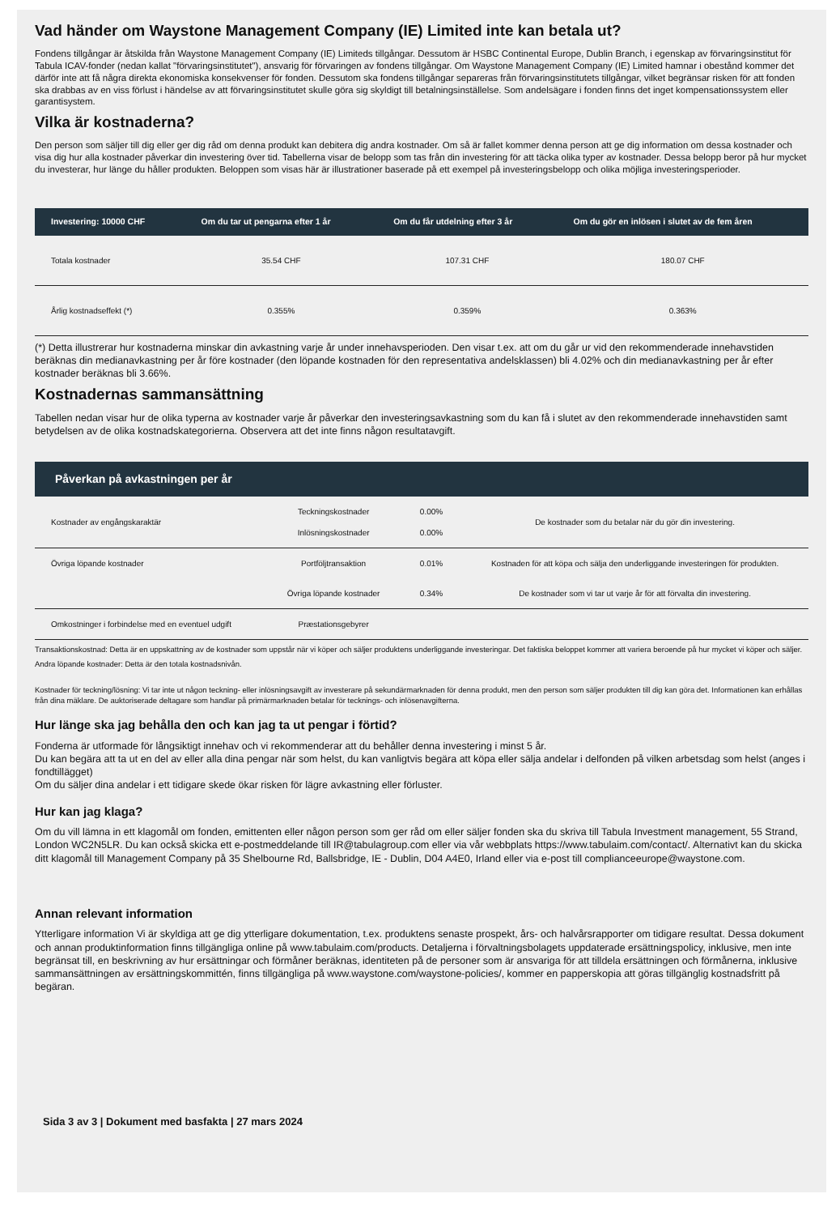Vad händer om Waystone Management Company (IE) Limited inte kan betala ut?
Fondens tillgångar är åtskilda från Waystone Management Company (IE) Limiteds tillgångar. Dessutom är HSBC Continental Europe, Dublin Branch, i egenskap av förvaringsinstitut för Tabula ICAV-fonder (nedan kallat "förvaringsinstitutet"), ansvarig för förvaringen av fondens tillgångar. Om Waystone Management Company (IE) Limited hamnar i obestånd kommer det därför inte att få några direkta ekonomiska konsekvenser för fonden. Dessutom ska fondens tillgångar separeras från förvaringsinstitutets tillgångar, vilket begränsar risken för att fonden ska drabbas av en viss förlust i händelse av att förvaringsinstitutet skulle göra sig skyldigt till betalningsinställelse. Som andelsägare i fonden finns det inget kompensationssystem eller garantisystem.
Vilka är kostnaderna?
Den person som säljer till dig eller ger dig råd om denna produkt kan debitera dig andra kostnader. Om så är fallet kommer denna person att ge dig information om dessa kostnader och visa dig hur alla kostnader påverkar din investering över tid. Tabellerna visar de belopp som tas från din investering för att täcka olika typer av kostnader. Dessa belopp beror på hur mycket du investerar, hur länge du håller produkten. Beloppen som visas här är illustrationer baserade på ett exempel på investeringsbelopp och olika möjliga investeringsperioder.
| Investering: 10000 CHF | Om du tar ut pengarna efter 1 år | Om du får utdelning efter 3 år | Om du gör en inlösen i slutet av de fem åren |
| --- | --- | --- | --- |
| Totala kostnader | 35.54 CHF | 107.31 CHF | 180.07 CHF |
| Årlig kostnadseffekt (*) | 0.355% | 0.359% | 0.363% |
(*) Detta illustrerar hur kostnaderna minskar din avkastning varje år under innehavsperioden. Den visar t.ex. att om du går ur vid den rekommenderade innehavstiden beräknas din medianavkastning per år före kostnader (den löpande kostnaden för den representativa andelsklassen) bli 4.02% och din medianavkastning per år efter kostnader beräknas bli 3.66%.
Kostnadernas sammansättning
Tabellen nedan visar hur de olika typerna av kostnader varje år påverkar den investeringsavkastning som du kan få i slutet av den rekommenderade innehavstiden samt betydelsen av de olika kostnadskategorierna. Observera att det inte finns någon resultatavgift.
| Påverkan på avkastningen per år | | | |
| --- | --- | --- | --- |
| Kostnader av engångskaraktär | Teckningskostnader Inlösningskostnader | 0.00% 0.00% | De kostnader som du betalar när du gör din investering. |
| Övriga löpande kostnader | Portföljtransaktion | 0.01% | Kostnaden för att köpa och sälja den underliggande investeringen för produkten. |
| | Övriga löpande kostnader | 0.34% | De kostnader som vi tar ut varje år för att förvalta din investering. |
| Omkostninger i forbindelse med en eventuel udgift | Præstationsgebyrer | | |
Transaktionskostnad: Detta är en uppskattning av de kostnader som uppstår när vi köper och säljer produktens underliggande investeringar. Det faktiska beloppet kommer att variera beroende på hur mycket vi köper och säljer.
Andra löpande kostnader: Detta är den totala kostnadsnivån.
Kostnader för teckning/lösning: Vi tar inte ut någon teckning- eller inlösningsavgift av investerare på sekundärmarknaden för denna produkt, men den person som säljer produkten till dig kan göra det. Informationen kan erhållas från dina mäklare. De auktoriserade deltagare som handlar på primärmarknaden betalar för tecknings- och inlösenavgifterna.
Hur länge ska jag behålla den och kan jag ta ut pengar i förtid?
Fonderna är utformade för långsiktigt innehav och vi rekommenderar att du behåller denna investering i minst 5 år.
Du kan begära att ta ut en del av eller alla dina pengar när som helst, du kan vanligtvis begära att köpa eller sälja andelar i delfonden på vilken arbetsdag som helst (anges i fondtillägget)
Om du säljer dina andelar i ett tidigare skede ökar risken för lägre avkastning eller förluster.
Hur kan jag klaga?
Om du vill lämna in ett klagomål om fonden, emittenten eller någon person som ger råd om eller säljer fonden ska du skriva till Tabula Investment management, 55 Strand, London WC2N5LR. Du kan också skicka ett e-postmeddelande till IR@tabulagroup.com eller via vår webbplats https://www.tabulaim.com/contact/. Alternativt kan du skicka ditt klagomål till Management Company på 35 Shelbourne Rd, Ballsbridge, IE - Dublin, D04 A4E0, Irland eller via e-post till complianceeurope@waystone.com.
Annan relevant information
Ytterligare information Vi är skyldiga att ge dig ytterligare dokumentation, t.ex. produktens senaste prospekt, års- och halvårsrapporter om tidigare resultat. Dessa dokument och annan produktinformation finns tillgängliga online på www.tabulaim.com/products. Detaljerna i förvaltningsbolagets uppdaterade ersättningspolicy, inklusive, men inte begränsat till, en beskrivning av hur ersättningar och förmåner beräknas, identiteten på de personer som är ansvariga för att tilldela ersättningen och förmånerna, inklusive sammansättningen av ersättningskommittén, finns tillgängliga på www.waystone.com/waystone-policies/, kommer en papperskopia att göras tillgänglig kostnadsfritt på begäran.
Sida 3 av 3 | Dokument med basfakta | 27 mars 2024